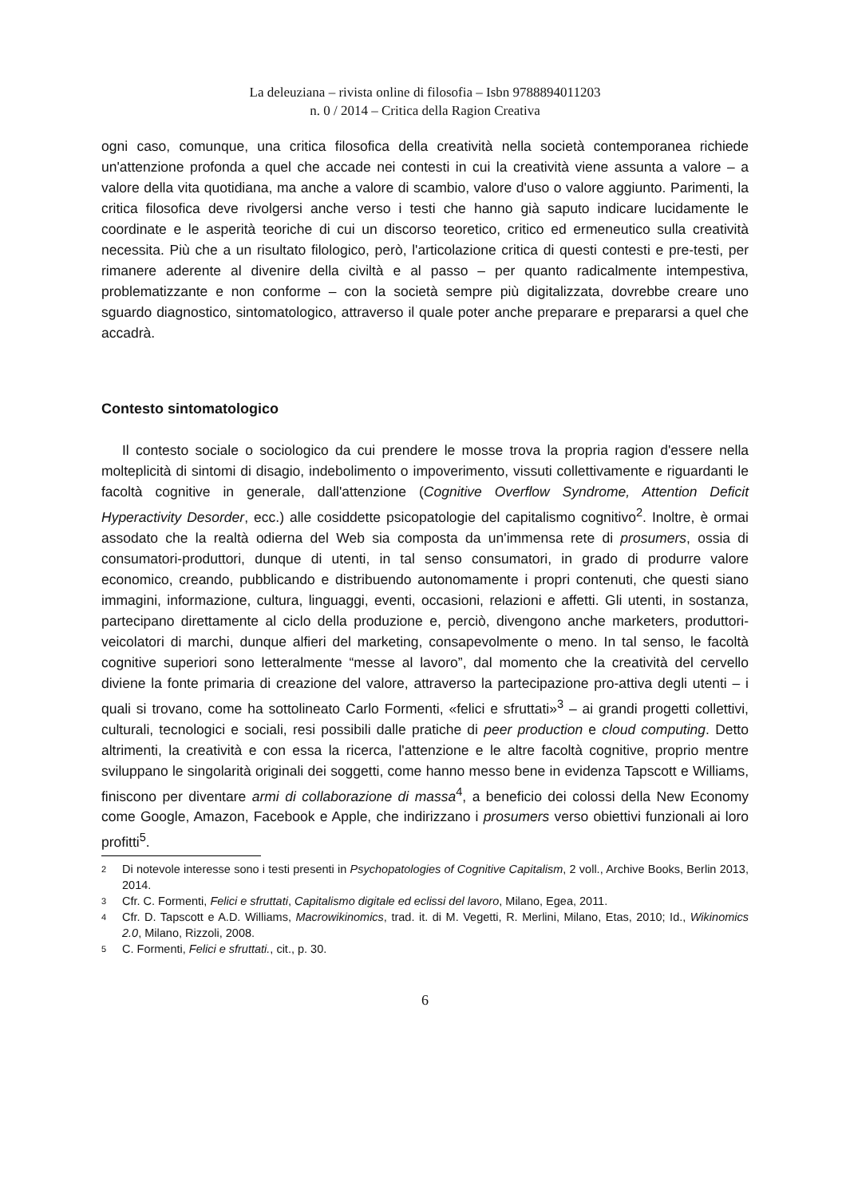La deleuziana – rivista online di filosofia – Isbn 9788894011203
n. 0 / 2014 – Critica della Ragion Creativa
ogni caso, comunque, una critica filosofica della creatività nella società contemporanea richiede un'attenzione profonda a quel che accade nei contesti in cui la creatività viene assunta a valore – a valore della vita quotidiana, ma anche a valore di scambio, valore d'uso o valore aggiunto. Parimenti, la critica filosofica deve rivolgersi anche verso i testi che hanno già saputo indicare lucidamente le coordinate e le asperità teoriche di cui un discorso teoretico, critico ed ermeneutico sulla creatività necessita. Più che a un risultato filologico, però, l'articolazione critica di questi contesti e pre-testi, per rimanere aderente al divenire della civiltà e al passo – per quanto radicalmente intempestiva, problematizzante e non conforme – con la società sempre più digitalizzata, dovrebbe creare uno sguardo diagnostico, sintomatologico, attraverso il quale poter anche preparare e prepararsi a quel che accadrà.
Contesto sintomatologico
Il contesto sociale o sociologico da cui prendere le mosse trova la propria ragion d'essere nella molteplicità di sintomi di disagio, indebolimento o impoverimento, vissuti collettivamente e riguardanti le facoltà cognitive in generale, dall'attenzione (Cognitive Overflow Syndrome, Attention Deficit Hyperactivity Desorder, ecc.) alle cosiddette psicopatologie del capitalismo cognitivo<sup>2</sup>. Inoltre, è ormai assodato che la realtà odierna del Web sia composta da un'immensa rete di prosumers, ossia di consumatori-produttori, dunque di utenti, in tal senso consumatori, in grado di produrre valore economico, creando, pubblicando e distribuendo autonomamente i propri contenuti, che questi siano immagini, informazione, cultura, linguaggi, eventi, occasioni, relazioni e affetti. Gli utenti, in sostanza, partecipano direttamente al ciclo della produzione e, perciò, divengono anche marketers, produttori-veicolatori di marchi, dunque alfieri del marketing, consapevolmente o meno. In tal senso, le facoltà cognitive superiori sono letteralmente “messe al lavoro”, dal momento che la creatività del cervello diviene la fonte primaria di creazione del valore, attraverso la partecipazione pro-attiva degli utenti – i quali si trovano, come ha sottolineato Carlo Formenti, «felici e sfruttati»<sup>3</sup> – ai grandi progetti collettivi, culturali, tecnologici e sociali, resi possibili dalle pratiche di peer production e cloud computing. Detto altrimenti, la creatività e con essa la ricerca, l'attenzione e le altre facoltà cognitive, proprio mentre sviluppano le singolarità originali dei soggetti, come hanno messo bene in evidenza Tapscott e Williams, finiscono per diventare armi di collaborazione di massa<sup>4</sup>, a beneficio dei colossi della New Economy come Google, Amazon, Facebook e Apple, che indirizzano i prosumers verso obiettivi funzionali ai loro profitti<sup>5</sup>.
2 Di notevole interesse sono i testi presenti in Psychopatologies of Cognitive Capitalism, 2 voll., Archive Books, Berlin 2013, 2014.
3 Cfr. C. Formenti, Felici e sfruttati, Capitalismo digitale ed eclissi del lavoro, Milano, Egea, 2011.
4 Cfr. D. Tapscott e A.D. Williams, Macrowikinomics, trad. it. di M. Vegetti, R. Merlini, Milano, Etas, 2010; Id., Wikinomics 2.0, Milano, Rizzoli, 2008.
5 C. Formenti, Felici e sfruttati., cit., p. 30.
6